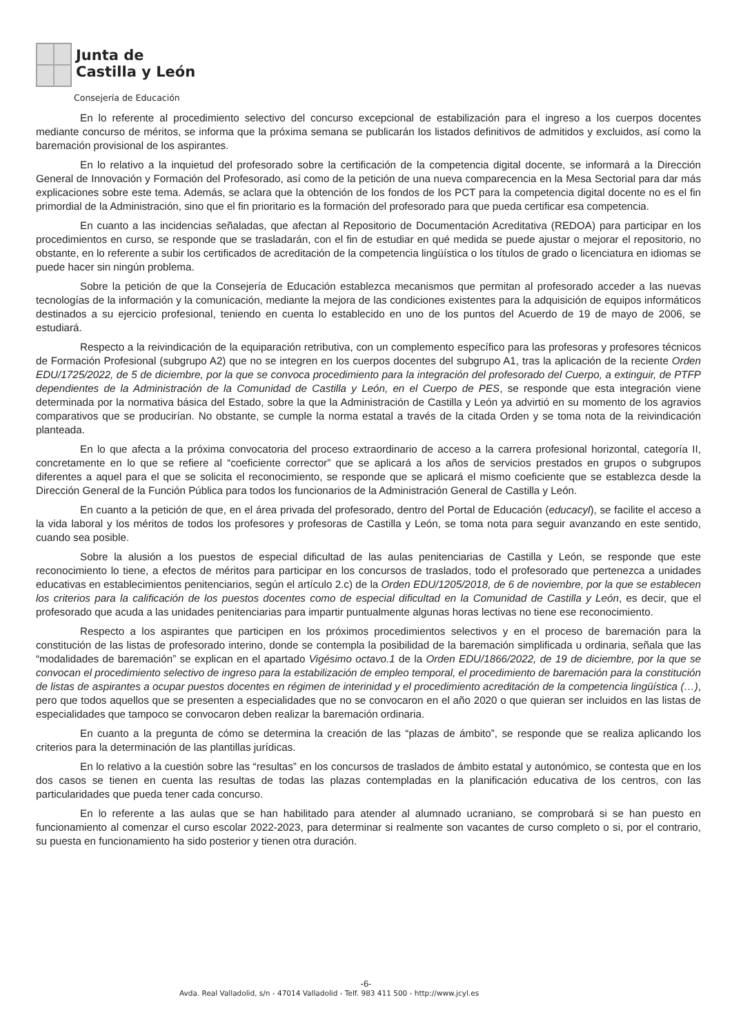Junta de
Castilla y León
Consejería de Educación
En lo referente al procedimiento selectivo del concurso excepcional de estabilización para el ingreso a los cuerpos docentes mediante concurso de méritos, se informa que la próxima semana se publicarán los listados definitivos de admitidos y excluidos, así como la baremación provisional de los aspirantes.
En lo relativo a la inquietud del profesorado sobre la certificación de la competencia digital docente, se informará a la Dirección General de Innovación y Formación del Profesorado, así como de la petición de una nueva comparecencia en la Mesa Sectorial para dar más explicaciones sobre este tema. Además, se aclara que la obtención de los fondos de los PCT para la competencia digital docente no es el fin primordial de la Administración, sino que el fin prioritario es la formación del profesorado para que pueda certificar esa competencia.
En cuanto a las incidencias señaladas, que afectan al Repositorio de Documentación Acreditativa (REDOA) para participar en los procedimientos en curso, se responde que se trasladarán, con el fin de estudiar en qué medida se puede ajustar o mejorar el repositorio, no obstante, en lo referente a subir los certificados de acreditación de la competencia lingüística o los títulos de grado o licenciatura en idiomas se puede hacer sin ningún problema.
Sobre la petición de que la Consejería de Educación establezca mecanismos que permitan al profesorado acceder a las nuevas tecnologías de la información y la comunicación, mediante la mejora de las condiciones existentes para la adquisición de equipos informáticos destinados a su ejercicio profesional, teniendo en cuenta lo establecido en uno de los puntos del Acuerdo de 19 de mayo de 2006, se estudiará.
Respecto a la reivindicación de la equiparación retributiva, con un complemento específico para las profesoras y profesores técnicos de Formación Profesional (subgrupo A2) que no se integren en los cuerpos docentes del subgrupo A1, tras la aplicación de la reciente Orden EDU/1725/2022, de 5 de diciembre, por la que se convoca procedimiento para la integración del profesorado del Cuerpo, a extinguir, de PTFP dependientes de la Administración de la Comunidad de Castilla y León, en el Cuerpo de PES, se responde que esta integración viene determinada por la normativa básica del Estado, sobre la que la Administración de Castilla y León ya advirtió en su momento de los agravios comparativos que se producirían. No obstante, se cumple la norma estatal a través de la citada Orden y se toma nota de la reivindicación planteada.
En lo que afecta a la próxima convocatoria del proceso extraordinario de acceso a la carrera profesional horizontal, categoría II, concretamente en lo que se refiere al “coeficiente corrector” que se aplicará a los años de servicios prestados en grupos o subgrupos diferentes a aquel para el que se solicita el reconocimiento, se responde que se aplicará el mismo coeficiente que se establezca desde la Dirección General de la Función Pública para todos los funcionarios de la Administración General de Castilla y León.
En cuanto a la petición de que, en el área privada del profesorado, dentro del Portal de Educación (educacyl), se facilite el acceso a la vida laboral y los méritos de todos los profesores y profesoras de Castilla y León, se toma nota para seguir avanzando en este sentido, cuando sea posible.
Sobre la alusión a los puestos de especial dificultad de las aulas penitenciarias de Castilla y León, se responde que este reconocimiento lo tiene, a efectos de méritos para participar en los concursos de traslados, todo el profesorado que pertenezca a unidades educativas en establecimientos penitenciarios, según el artículo 2.c) de la Orden EDU/1205/2018, de 6 de noviembre, por la que se establecen los criterios para la calificación de los puestos docentes como de especial dificultad en la Comunidad de Castilla y León, es decir, que el profesorado que acuda a las unidades penitenciarias para impartir puntualmente algunas horas lectivas no tiene ese reconocimiento.
Respecto a los aspirantes que participen en los próximos procedimientos selectivos y en el proceso de baremación para la constitución de las listas de profesorado interino, donde se contempla la posibilidad de la baremación simplificada u ordinaria, señala que las “modalidades de baremación” se explican en el apartado Vigésimo octavo.1 de la Orden EDU/1866/2022, de 19 de diciembre, por la que se convocan el procedimiento selectivo de ingreso para la estabilización de empleo temporal, el procedimiento de baremación para la constitución de listas de aspirantes a ocupar puestos docentes en régimen de interinidad y el procedimiento acreditación de la competencia lingüística (…), pero que todos aquellos que se presenten a especialidades que no se convocaron en el año 2020 o que quieran ser incluidos en las listas de especialidades que tampoco se convocaron deben realizar la baremación ordinaria.
En cuanto a la pregunta de cómo se determina la creación de las “plazas de ámbito”, se responde que se realiza aplicando los criterios para la determinación de las plantillas jurídicas.
En lo relativo a la cuestión sobre las “resultas” en los concursos de traslados de ámbito estatal y autonómico, se contesta que en los dos casos se tienen en cuenta las resultas de todas las plazas contempladas en la planificación educativa de los centros, con las particularidades que pueda tener cada concurso.
En lo referente a las aulas que se han habilitado para atender al alumnado ucraniano, se comprobará si se han puesto en funcionamiento al comenzar el curso escolar 2022-2023, para determinar si realmente son vacantes de curso completo o si, por el contrario, su puesta en funcionamiento ha sido posterior y tienen otra duración.
-6-
Avda. Real Valladolid, s/n - 47014 Valladolid - Telf. 983 411 500 - http://www.jcyl.es